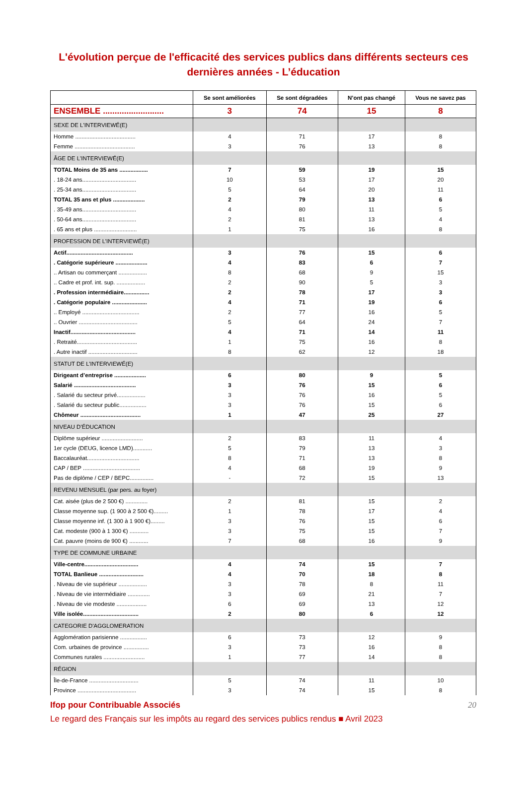L'évolution perçue de l'efficacité des services publics dans différents secteurs ces dernières années - L’éducation
| | Se sont améliorées | Se sont dégradées | N’ont pas changé | Vous ne savez pas |
| --- | --- | --- | --- | --- |
| ENSEMBLE .......................... | 3 | 74 | 15 | 8 |
| SEXE DE L'INTERVIEWÉ(E) | | | | |
| Homme ...................................... | 4 | 71 | 17 | 8 |
| Femme ...................................... | 3 | 76 | 13 | 8 |
| ÂGE DE L'INTERVIEWÉ(E) | | | | |
| TOTAL Moins de 35 ans .................. | 7 | 59 | 19 | 15 |
| . 18-24 ans.................................. | 10 | 53 | 17 | 20 |
| . 25-34 ans.................................. | 5 | 64 | 20 | 11 |
| TOTAL 35 ans et plus .................... | 2 | 79 | 13 | 6 |
| . 35-49 ans.................................. | 4 | 80 | 11 | 5 |
| . 50-64 ans.................................. | 2 | 81 | 13 | 4 |
| . 65 ans et plus ........................... | 1 | 75 | 16 | 8 |
| PROFESSION DE L’INTERVIEWÉ(E) | | | | |
| Actif.......................................... | 3 | 76 | 15 | 6 |
| . Catégorie supérieure .................... | 4 | 83 | 6 | 7 |
| .. Artisan ou commerçant .................. | 8 | 68 | 9 | 15 |
| .. Cadre et prof. int. sup. .................. | 2 | 90 | 5 | 3 |
| . Profession intermédiaire................ | 2 | 78 | 17 | 3 |
| . Catégorie populaire ...................... | 4 | 71 | 19 | 6 |
| .. Employé .................................... | 2 | 77 | 16 | 5 |
| .. Ouvrier ..................................... | 5 | 64 | 24 | 7 |
| Inactif......................................... | 4 | 71 | 14 | 11 |
| . Retraité...................................... | 1 | 75 | 16 | 8 |
| . Autre inactif ............................... | 8 | 62 | 12 | 18 |
| STATUT DE L’INTERVIEWÉ(E) | | | | |
| Dirigeant d’entreprise .................... | 6 | 80 | 9 | 5 |
| Salarié ....................................... | 3 | 76 | 15 | 6 |
| . Salarié du secteur privé.................. | 3 | 76 | 16 | 5 |
| . Salarié du secteur public................. | 3 | 76 | 15 | 6 |
| Chômeur ...................................... | 1 | 47 | 25 | 27 |
| NIVEAU D’ÉDUCATION | | | | |
| Diplôme supérieur .......................... | 2 | 83 | 11 | 4 |
| 1er cycle (DEUG, licence LMD)............ | 5 | 79 | 13 | 3 |
| Baccalauréat................................. | 8 | 71 | 13 | 8 |
| CAP / BEP .................................... | 4 | 68 | 19 | 9 |
| Pas de diplôme / CEP / BEPC............... | - | 72 | 15 | 13 |
| REVENU MENSUEL (par pers. au foyer) | | | | |
| Cat. aisée (plus de 2 500 €) .............. | 2 | 81 | 15 | 2 |
| Classe moyenne sup. (1 900 à 2 500 €)......... | 1 | 78 | 17 | 4 |
| Classe moyenne inf. (1 300 à 1 900 €)......... | 3 | 76 | 15 | 6 |
| Cat. modeste (900 à 1 300 €) ............ | 3 | 75 | 15 | 7 |
| Cat. pauvre (moins de 900 €) ............ | 7 | 68 | 16 | 9 |
| TYPE DE COMMUNE URBAINE | | | | |
| Ville-centre.................................. | 4 | 74 | 15 | 7 |
| TOTAL Banlieue ............................ | 4 | 70 | 18 | 8 |
| . Niveau de vie supérieur .................. | 3 | 78 | 8 | 11 |
| . Niveau de vie intermédiaire .............. | 3 | 69 | 21 | 7 |
| . Niveau de vie modeste ................... | 6 | 69 | 13 | 12 |
| Ville isolée................................... | 2 | 80 | 6 | 12 |
| CATEGORIE D'AGGLOMERATION | | | | |
| Agglomération parisienne ................. | 6 | 73 | 12 | 9 |
| Com. urbaines de province ................ | 3 | 73 | 16 | 8 |
| Communes rurales .......................... | 1 | 77 | 14 | 8 |
| RÉGION | | | | |
| Île-de-France ............................... | 5 | 74 | 11 | 10 |
| Province ..................................... | 3 | 74 | 15 | 8 |
Ifop pour Contribuable Associés 20
Le regard des Français sur les impôts au regard des services publics rendus ■ Avril 2023